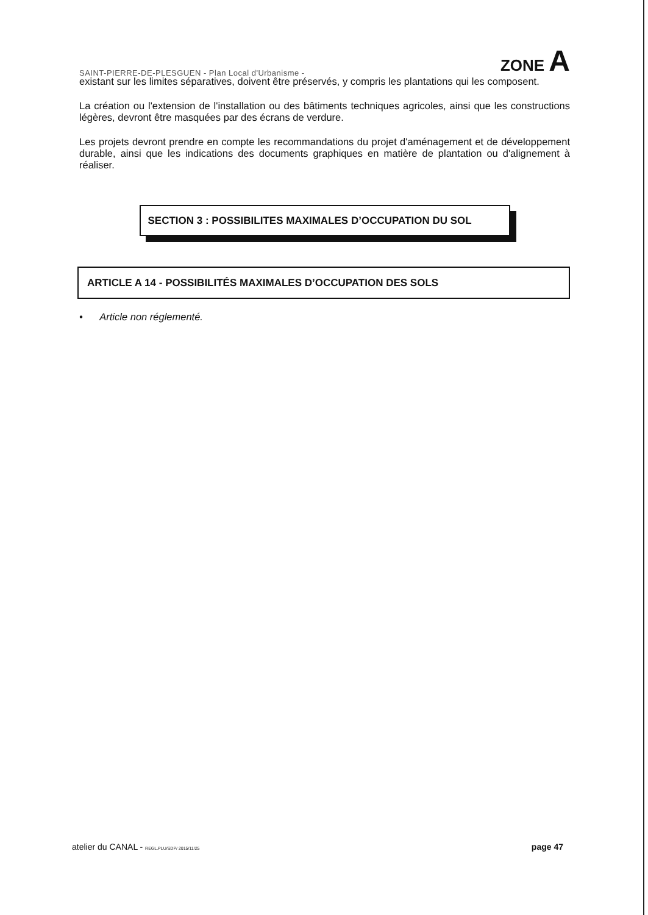SAINT-PIERRE-DE-PLESGUEN - Plan Local d'Urbanisme - ZONE A
existant sur les limites séparatives, doivent être préservés, y compris les plantations qui les composent.
La création ou l'extension de l'installation ou des bâtiments techniques agricoles, ainsi que les constructions légères, devront être masquées par des écrans de verdure.
Les projets devront prendre en compte les recommandations du projet d'aménagement et de développement durable, ainsi que les indications des documents graphiques en matière de plantation ou d'alignement à réaliser.
SECTION 3 : POSSIBILITES MAXIMALES D’OCCUPATION DU SOL
ARTICLE A 14 - POSSIBILITÉS MAXIMALES D’OCCUPATION DES SOLS
• Article non réglementé.
atelier du CANAL - REGL.PLU/SDP/ 2015/11/25 page 47